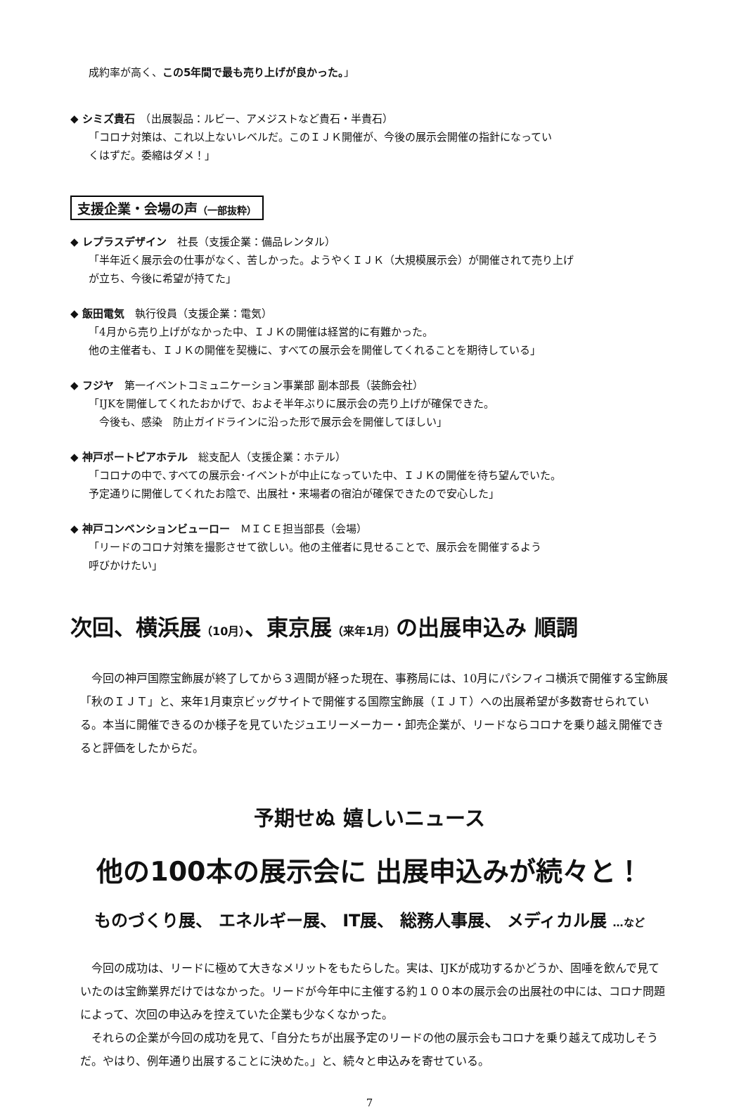成約率が高く、この5年間で最も売り上げが良かった。」
◆ シミズ貴石　（出展製品：ルビー、アメジストなど貴石・半貴石）
「コロナ対策は、これ以上ないレベルだ。このＩＪＫ開催が、今後の展示会開催の指針になってい
くはずだ。委縮はダメ！」
支援企業・会場の声（一部抜粋）
◆ レプラスデザイン　社長（支援企業：備品レンタル）
「半年近く展示会の仕事がなく、苦しかった。ようやくＩＪＫ（大規模展示会）が開催されて売り上げ
が立ち、今後に希望が持てた」
◆ 飯田電気　執行役員（支援企業：電気）
「4月から売り上げがなかった中、ＩＪＫの開催は経営的に有難かった。
他の主催者も、ＩＪＫの開催を契機に、すべての展示会を開催してくれることを期待している」
◆ フジヤ　第一イベントコミュニケーション事業部 副本部長（装飾会社）
「IJKを開催してくれたおかげで、およそ半年ぶりに展示会の売り上げが確保できた。
　今後も、感染　防止ガイドラインに沿った形で展示会を開催してほしい」
◆ 神戸ポートピアホテル　総支配人（支援企業：ホテル）
「コロナの中で､すべての展示会･イベントが中止になっていた中、ＩＪＫの開催を待ち望んでいた。
予定通りに開催してくれたお陰で、出展社・来場者の宿泊が確保できたので安心した」
◆ 神戸コンベンションビューロー　ＭＩＣＥ担当部長（会場）
「リードのコロナ対策を撮影させて欲しい。他の主催者に見せることで、展示会を開催するよう
呼びかけたい」
次回、横浜展（10月）、東京展（来年1月）の出展申込み 順調
今回の神戸国際宝飾展が終了してから３週間が経った現在、事務局には、10月にパシフィコ横浜で開催する宝飾展「秋のＩＪＴ」と、来年1月東京ビッグサイトで開催する国際宝飾展（ＩＪＴ）への出展希望が多数寄せられている。本当に開催できるのか様子を見ていたジュエリーメーカー・卸売企業が、リードならコロナを乗り越え開催できると評価をしたからだ。
予期せぬ 嬉しいニュース
他の100本の展示会に 出展申込みが続々と！
ものづくり展、 エネルギー展、 IT展、 総務人事展、 メディカル展 …など
今回の成功は、リードに極めて大きなメリットをもたらした。実は、IJKが成功するかどうか、固唾を飲んで見ていたのは宝飾業界だけではなかった。リードが今年中に主催する約１００本の展示会の出展社の中には、コロナ問題によって、次回の申込みを控えていた企業も少なくなかった。
それらの企業が今回の成功を見て、「自分たちが出展予定のリードの他の展示会もコロナを乗り越えて成功しそうだ。やはり、例年通り出展することに決めた。」と、続々と申込みを寄せている。
7